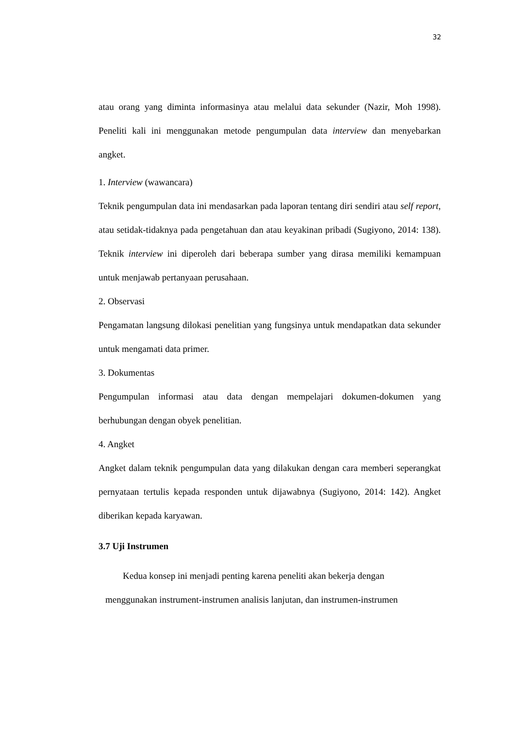32
atau orang yang diminta informasinya atau melalui data sekunder (Nazir, Moh 1998). Peneliti kali ini menggunakan metode pengumpulan data interview dan menyebarkan angket.
1. Interview (wawancara)
Teknik pengumpulan data ini mendasarkan pada laporan tentang diri sendiri atau self report, atau setidak-tidaknya pada pengetahuan dan atau keyakinan pribadi (Sugiyono, 2014: 138). Teknik interview ini diperoleh dari beberapa sumber yang dirasa memiliki kemampuan untuk menjawab pertanyaan perusahaan.
2. Observasi
Pengamatan langsung dilokasi penelitian yang fungsinya untuk mendapatkan data sekunder untuk mengamati data primer.
3. Dokumentas
Pengumpulan informasi atau data dengan mempelajari dokumen-dokumen yang berhubungan dengan obyek penelitian.
4. Angket
Angket dalam teknik pengumpulan data yang dilakukan dengan cara memberi seperangkat pernyataan tertulis kepada responden untuk dijawabnya (Sugiyono, 2014: 142). Angket diberikan kepada karyawan.
3.7 Uji Instrumen
Kedua konsep ini menjadi penting karena peneliti akan bekerja dengan
menggunakan instrument-instrumen analisis lanjutan, dan instrumen-instrumen